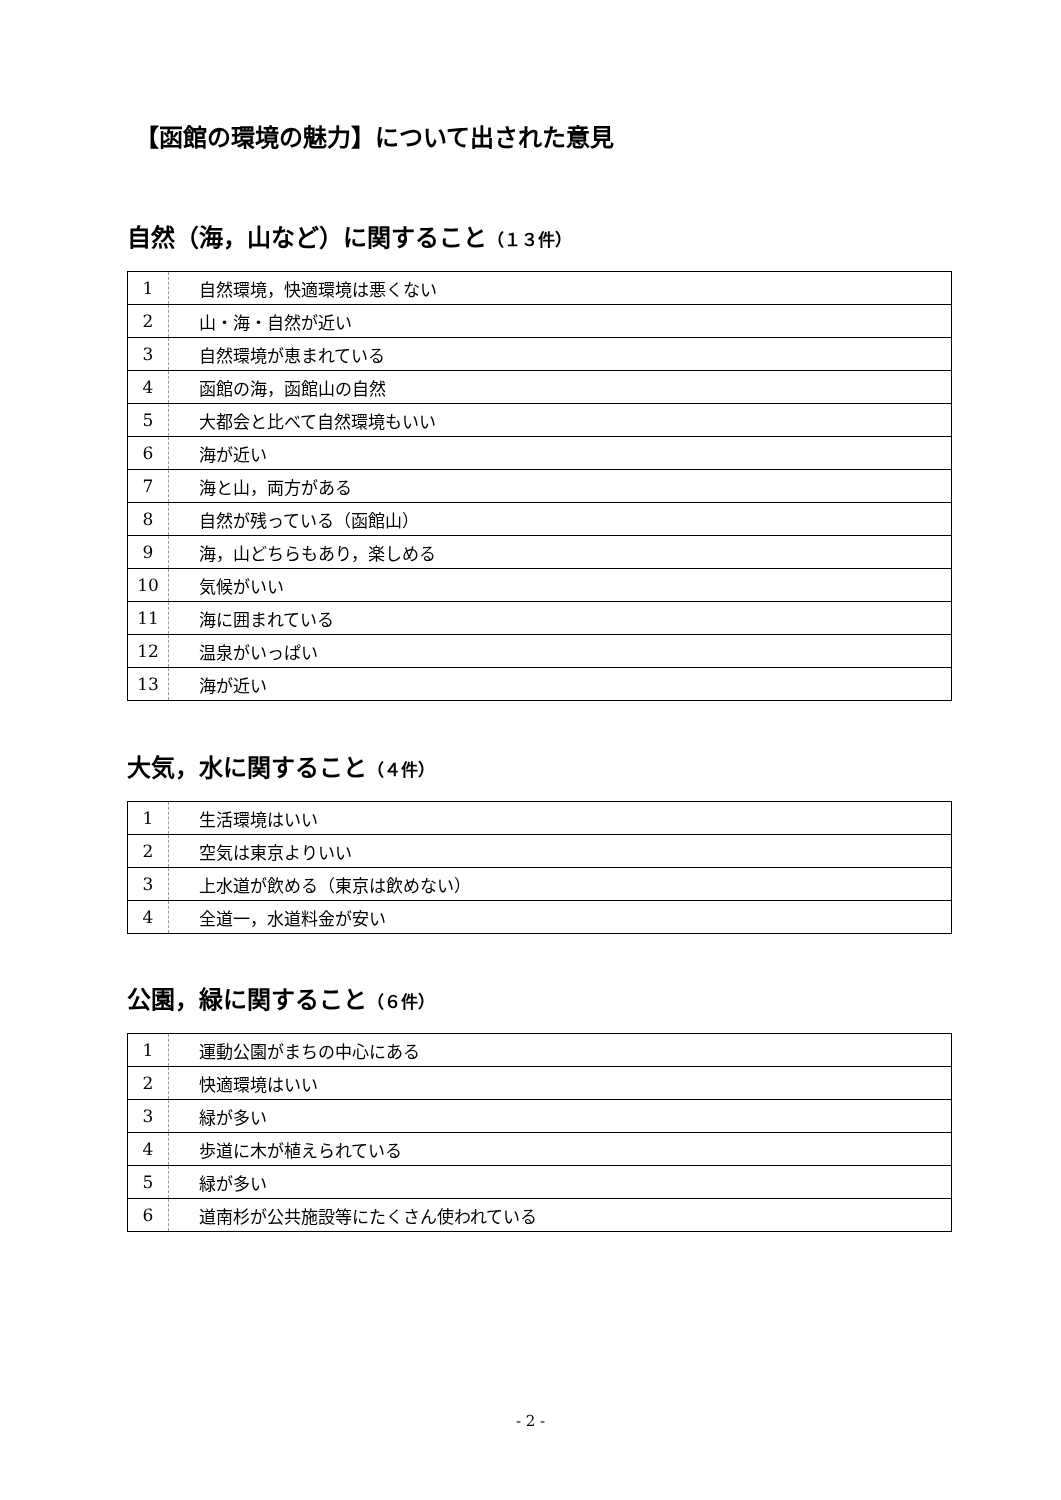【函館の環境の魅力】について出された意見
自然（海，山など）に関すること（１３件）
| 1 | 自然環境，快適環境は悪くない |
| 2 | 山・海・自然が近い |
| 3 | 自然環境が恵まれている |
| 4 | 函館の海，函館山の自然 |
| 5 | 大都会と比べて自然環境もいい |
| 6 | 海が近い |
| 7 | 海と山，両方がある |
| 8 | 自然が残っている（函館山） |
| 9 | 海，山どちらもあり，楽しめる |
| 10 | 気候がいい |
| 11 | 海に囲まれている |
| 12 | 温泉がいっぱい |
| 13 | 海が近い |
大気，水に関すること（４件）
| 1 | 生活環境はいい |
| 2 | 空気は東京よりいい |
| 3 | 上水道が飲める（東京は飲めない） |
| 4 | 全道一，水道料金が安い |
公園，緑に関すること（６件）
| 1 | 運動公園がまちの中心にある |
| 2 | 快適環境はいい |
| 3 | 緑が多い |
| 4 | 歩道に木が植えられている |
| 5 | 緑が多い |
| 6 | 道南杉が公共施設等にたくさん使われている |
- 2 -